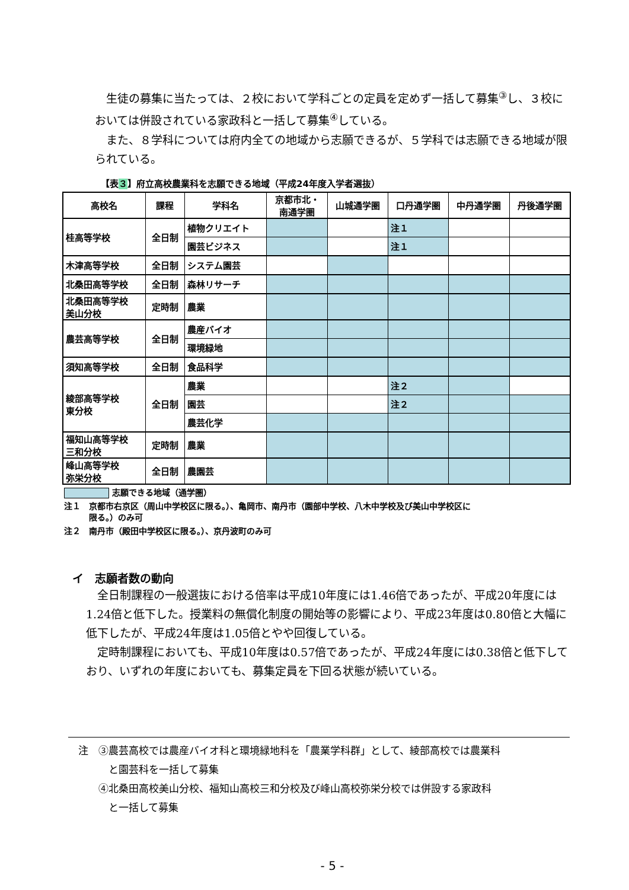生徒の募集に当たっては、２校において学科ごとの定員を定めず一括して募集<sup>③</sup>し、３校においては併設されている家政科と一括して募集<sup>④</sup>している。
また、８学科については府内全ての地域から志願できるが、５学科では志願できる地域が限られている。
【表３】府立高校農業科を志願できる地域（平成24年度入学者選抜）
| 高校名 | 課程 | 学科名 | 京都市北・ 南通学圏 | 山城通学圏 | 口丹通学圏 | 中丹通学圏 | 丹後通学圏 |
| --- | --- | --- | --- | --- | --- | --- | --- |
| 桂高等学校 | 全日制 | 植物クリエイト | | | 注１ | | |
| | | 園芸ビジネス | | | 注１ | | |
| 木津高等学校 | 全日制 | システム園芸 | | | | | |
| 北桑田高等学校 | 全日制 | 森林リサーチ | | | | | |
| 北桑田高等学校 美山分校 | 定時制 | 農業 | | | | | |
| 農芸高等学校 | 全日制 | 農産バイオ | | | | | |
| | | 環境緑地 | | | | | |
| 須知高等学校 | 全日制 | 食品科学 | | | | | |
| 綾部高等学校 東分校 | 全日制 | 農業 | | | 注２ | | |
| | | 園芸 | | | 注２ | | |
| | | 農芸化学 | | | | | |
| 福知山高等学校 三和分校 | 定時制 | 農業 | | | | | |
| 峰山高等学校 弥栄分校 | 全日制 | 農園芸 | | | | | |
志願できる地域（通学圏）
注１　京都市右京区（周山中学校区に限る。）、亀岡市、南丹市（園部中学校、八木中学校及び美山中学校区に
　　　限る。）のみ可
注２　南丹市（殿田中学校区に限る。）、京丹波町のみ可
イ　志願者数の動向
全日制課程の一般選抜における倍率は平成10年度には1.46倍であったが、平成20年度には1.24倍と低下した。授業料の無償化制度の開始等の影響により、平成23年度は0.80倍と大幅に低下したが、平成24年度は1.05倍とやや回復している。
定時制課程においても、平成10年度は0.57倍であったが、平成24年度には0.38倍と低下しており、いずれの年度においても、募集定員を下回る状態が続いている。
　注　③農芸高校では農産バイオ科と環境緑地科を「農業学科群」として、綾部高校では農業科
　　　　と園芸科を一括して募集
　　　④北桑田高校美山分校、福知山高校三和分校及び峰山高校弥栄分校では併設する家政科
　　　　と一括して募集
- 5 -